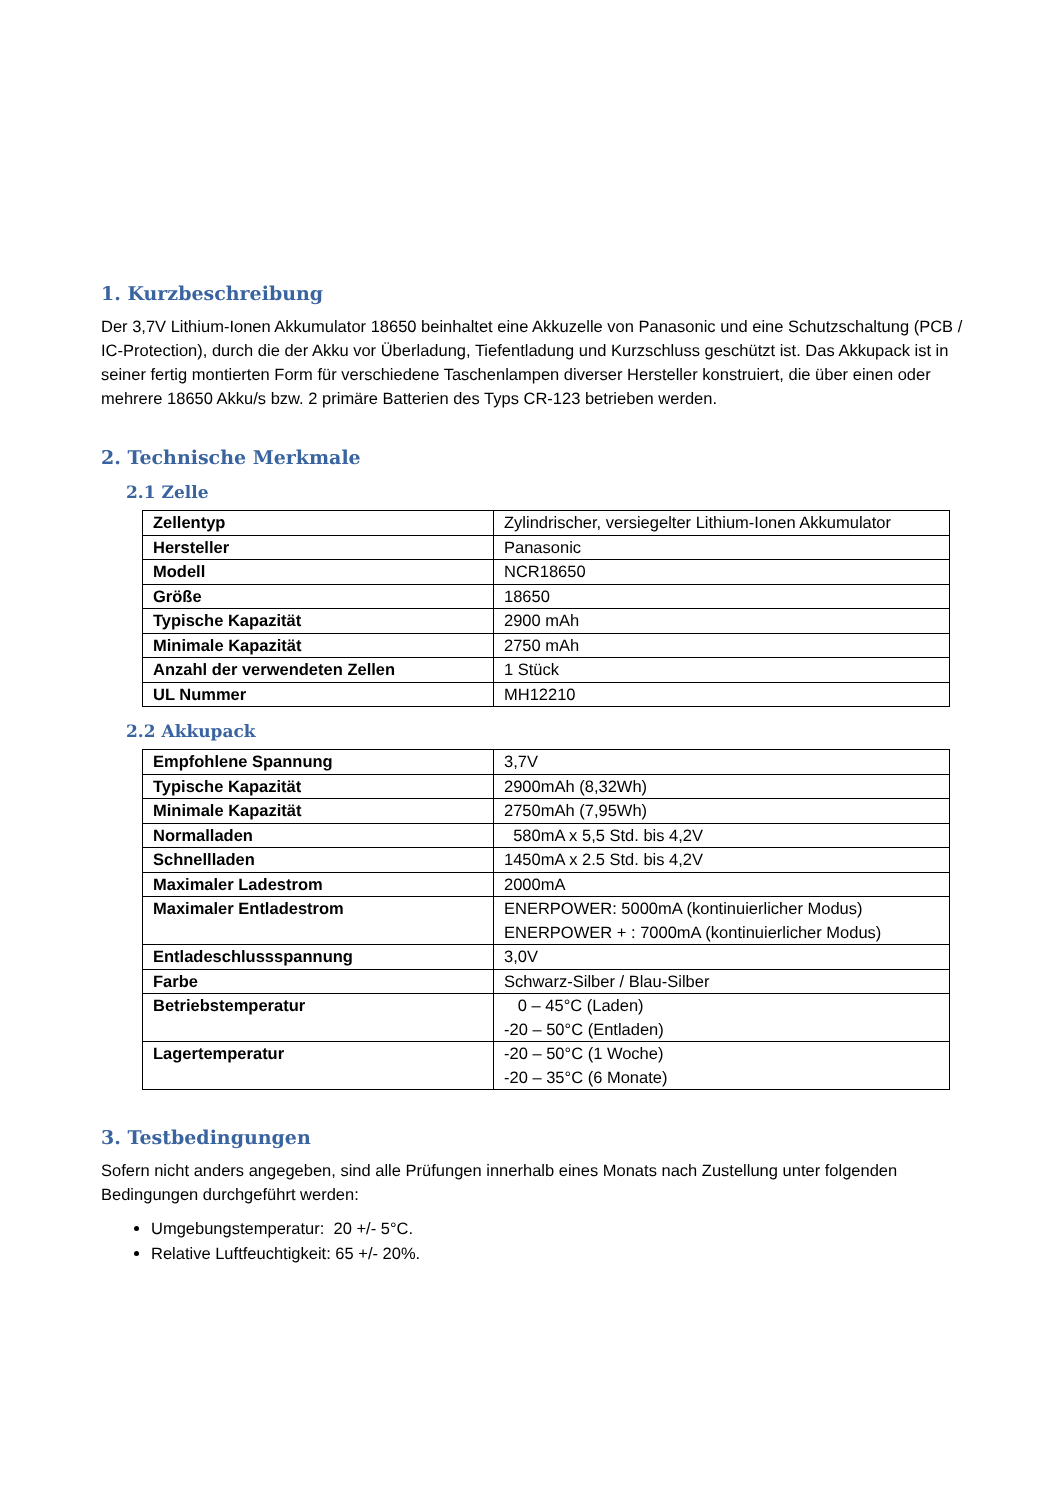1. Kurzbeschreibung
Der 3,7V Lithium-Ionen Akkumulator 18650 beinhaltet eine Akkuzelle von Panasonic und eine Schutzschaltung (PCB / IC-Protection), durch die der Akku vor Überladung, Tiefentladung und Kurzschluss geschützt ist. Das Akkupack ist in seiner fertig montierten Form für verschiedene Taschenlampen diverser Hersteller konstruiert, die über einen oder mehrere 18650 Akku/s bzw. 2 primäre Batterien des Typs CR-123 betrieben werden.
2. Technische Merkmale
2.1 Zelle
| Zellentyp | Zylindrischer, versiegelter Lithium-Ionen Akkumulator |
| Hersteller | Panasonic |
| Modell | NCR18650 |
| Größe | 18650 |
| Typische Kapazität | 2900 mAh |
| Minimale Kapazität | 2750 mAh |
| Anzahl der verwendeten Zellen | 1 Stück |
| UL Nummer | MH12210 |
2.2 Akkupack
| Empfohlene Spannung | 3,7V |
| Typische Kapazität | 2900mAh (8,32Wh) |
| Minimale Kapazität | 2750mAh (7,95Wh) |
| Normalladen | 580mA x 5,5 Std. bis 4,2V |
| Schnellladen | 1450mA x 2.5 Std. bis 4,2V |
| Maximaler Ladestrom | 2000mA |
| Maximaler Entladestrom | ENERPOWER: 5000mA (kontinuierlicher Modus) ENERPOWER + : 7000mA (kontinuierlicher Modus) |
| Entladeschlussspannung | 3,0V |
| Farbe | Schwarz-Silber / Blau-Silber |
| Betriebstemperatur | 0 – 45°C (Laden) -20 – 50°C (Entladen) |
| Lagertemperatur | -20 – 50°C (1 Woche) -20 – 35°C (6 Monate) |
3. Testbedingungen
Sofern nicht anders angegeben, sind alle Prüfungen innerhalb eines Monats nach Zustellung unter folgenden Bedingungen durchgeführt werden:
Umgebungstemperatur: 20 +/- 5°C.
Relative Luftfeuchtigkeit: 65 +/- 20%.